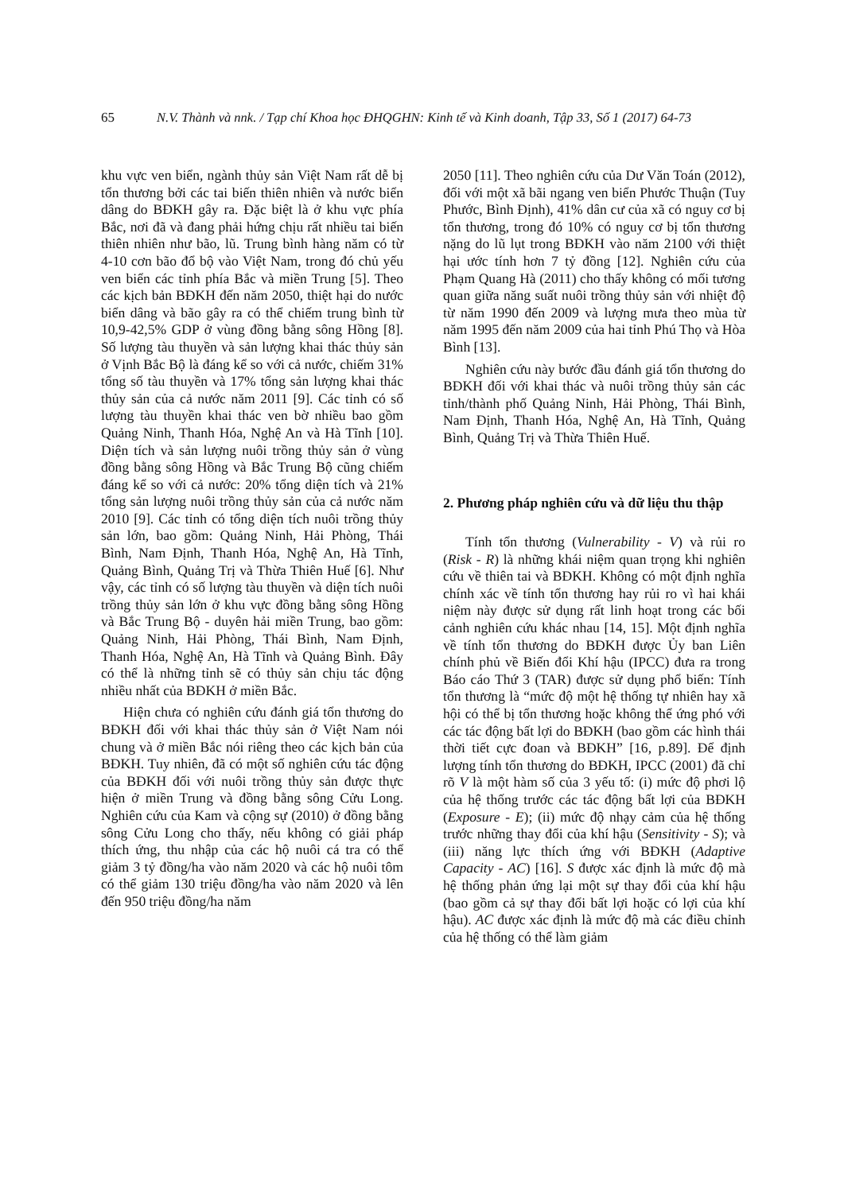65 N.V. Thành và nnk. / Tạp chí Khoa học ĐHQGHN: Kinh tế và Kinh doanh, Tập 33, Số 1 (2017) 64-73
khu vực ven biển, ngành thủy sản Việt Nam rất dễ bị tổn thương bởi các tai biến thiên nhiên và nước biển dâng do BĐKH gây ra. Đặc biệt là ở khu vực phía Bắc, nơi đã và đang phải hứng chịu rất nhiều tai biến thiên nhiên như bão, lũ. Trung bình hàng năm có từ 4-10 cơn bão đổ bộ vào Việt Nam, trong đó chủ yếu ven biển các tỉnh phía Bắc và miền Trung [5]. Theo các kịch bản BĐKH đến năm 2050, thiệt hại do nước biển dâng và bão gây ra có thể chiếm trung bình từ 10,9-42,5% GDP ở vùng đồng bằng sông Hồng [8]. Số lượng tàu thuyền và sản lượng khai thác thủy sản ở Vịnh Bắc Bộ là đáng kể so với cả nước, chiếm 31% tổng số tàu thuyền và 17% tổng sản lượng khai thác thủy sản của cả nước năm 2011 [9]. Các tỉnh có số lượng tàu thuyền khai thác ven bờ nhiều bao gồm Quảng Ninh, Thanh Hóa, Nghệ An và Hà Tĩnh [10]. Diện tích và sản lượng nuôi trồng thủy sản ở vùng đồng bằng sông Hồng và Bắc Trung Bộ cũng chiếm đáng kể so với cả nước: 20% tổng diện tích và 21% tổng sản lượng nuôi trồng thủy sản của cả nước năm 2010 [9]. Các tỉnh có tổng diện tích nuôi trồng thủy sản lớn, bao gồm: Quảng Ninh, Hải Phòng, Thái Bình, Nam Định, Thanh Hóa, Nghệ An, Hà Tĩnh, Quảng Bình, Quảng Trị và Thừa Thiên Huế [6]. Như vậy, các tỉnh có số lượng tàu thuyền và diện tích nuôi trồng thủy sản lớn ở khu vực đồng bằng sông Hồng và Bắc Trung Bộ - duyên hải miền Trung, bao gồm: Quảng Ninh, Hải Phòng, Thái Bình, Nam Định, Thanh Hóa, Nghệ An, Hà Tĩnh và Quảng Bình. Đây có thể là những tỉnh sẽ có thủy sản chịu tác động nhiều nhất của BĐKH ở miền Bắc.
Hiện chưa có nghiên cứu đánh giá tổn thương do BĐKH đối với khai thác thủy sản ở Việt Nam nói chung và ở miền Bắc nói riêng theo các kịch bản của BĐKH. Tuy nhiên, đã có một số nghiên cứu tác động của BĐKH đối với nuôi trồng thủy sản được thực hiện ở miền Trung và đồng bằng sông Cửu Long. Nghiên cứu của Kam và cộng sự (2010) ở đồng bằng sông Cửu Long cho thấy, nếu không có giải pháp thích ứng, thu nhập của các hộ nuôi cá tra có thể giảm 3 tỷ đồng/ha vào năm 2020 và các hộ nuôi tôm có thể giảm 130 triệu đồng/ha vào năm 2020 và lên đến 950 triệu đồng/ha năm
2050 [11]. Theo nghiên cứu của Dư Văn Toán (2012), đối với một xã bãi ngang ven biển Phước Thuận (Tuy Phước, Bình Định), 41% dân cư của xã có nguy cơ bị tổn thương, trong đó 10% có nguy cơ bị tổn thương nặng do lũ lụt trong BĐKH vào năm 2100 với thiệt hại ước tính hơn 7 tỷ đồng [12]. Nghiên cứu của Phạm Quang Hà (2011) cho thấy không có mối tương quan giữa năng suất nuôi trồng thủy sản với nhiệt độ từ năm 1990 đến 2009 và lượng mưa theo mùa từ năm 1995 đến năm 2009 của hai tỉnh Phú Thọ và Hòa Bình [13].
Nghiên cứu này bước đầu đánh giá tổn thương do BĐKH đối với khai thác và nuôi trồng thủy sản các tỉnh/thành phố Quảng Ninh, Hải Phòng, Thái Bình, Nam Định, Thanh Hóa, Nghệ An, Hà Tĩnh, Quảng Bình, Quảng Trị và Thừa Thiên Huế.
2. Phương pháp nghiên cứu và dữ liệu thu thập
Tính tổn thương (Vulnerability - V) và rủi ro (Risk - R) là những khái niệm quan trọng khi nghiên cứu về thiên tai và BĐKH. Không có một định nghĩa chính xác về tính tổn thương hay rủi ro vì hai khái niệm này được sử dụng rất linh hoạt trong các bối cảnh nghiên cứu khác nhau [14, 15]. Một định nghĩa về tính tổn thương do BĐKH được Ủy ban Liên chính phủ về Biến đổi Khí hậu (IPCC) đưa ra trong Báo cáo Thứ 3 (TAR) được sử dụng phổ biến: Tính tổn thương là “mức độ một hệ thống tự nhiên hay xã hội có thể bị tổn thương hoặc không thể ứng phó với các tác động bất lợi do BĐKH (bao gồm các hình thái thời tiết cực đoan và BĐKH” [16, p.89]. Để định lượng tính tổn thương do BĐKH, IPCC (2001) đã chỉ rõ V là một hàm số của 3 yếu tố: (i) mức độ phơi lộ của hệ thống trước các tác động bất lợi của BĐKH (Exposure - E); (ii) mức độ nhạy cảm của hệ thống trước những thay đổi của khí hậu (Sensitivity - S); và (iii) năng lực thích ứng với BĐKH (Adaptive Capacity - AC) [16]. S được xác định là mức độ mà hệ thống phản ứng lại một sự thay đổi của khí hậu (bao gồm cả sự thay đổi bất lợi hoặc có lợi của khí hậu). AC được xác định là mức độ mà các điều chỉnh của hệ thống có thể làm giảm